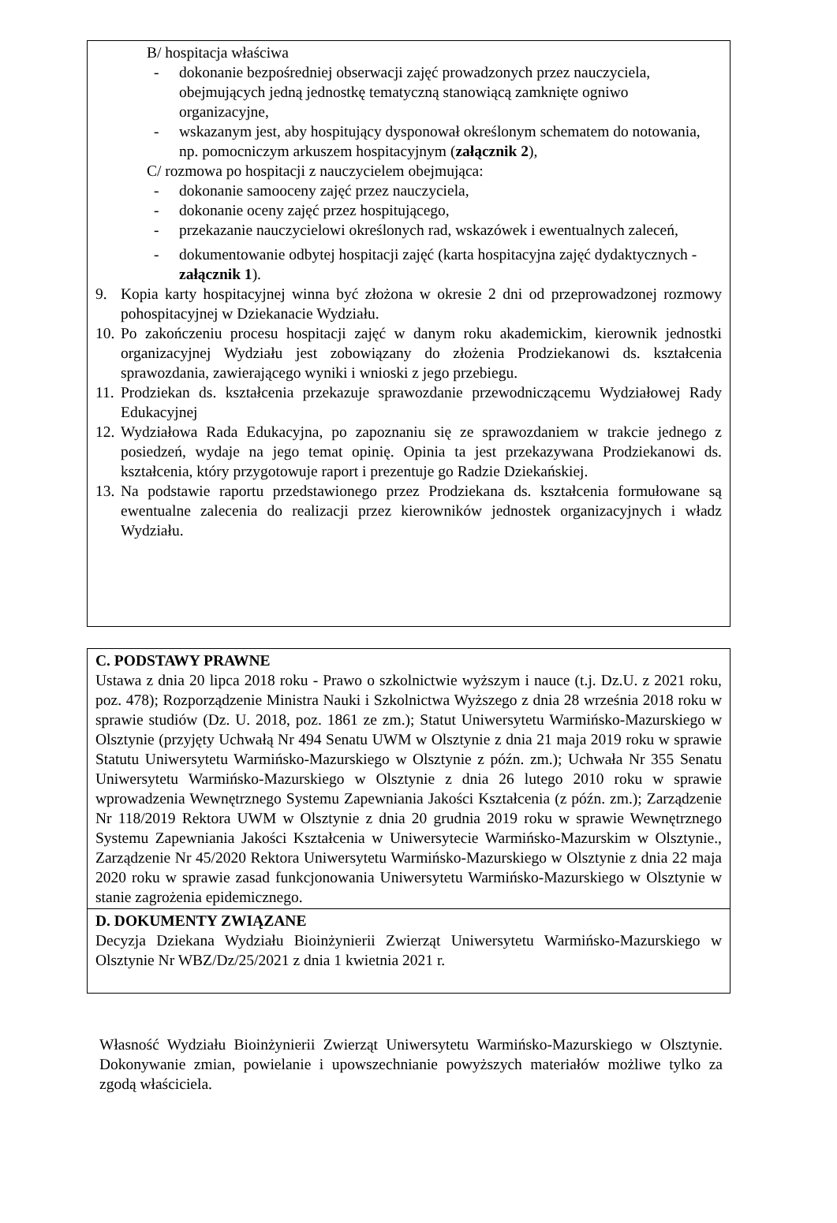B/ hospitacja właściwa
- dokonanie bezpośredniej obserwacji zajęć prowadzonych przez nauczyciela, obejmujących jedną jednostkę tematyczną stanowiącą zamknięte ogniwo organizacyjne,
- wskazanym jest, aby hospitujący dysponował określonym schematem do notowania, np. pomocniczym arkuszem hospitacyjnym (załącznik 2),
C/ rozmowa po hospitacji z nauczycielem obejmująca:
- dokonanie samooceny zajęć przez nauczyciela,
- dokonanie oceny zajęć przez hospitującego,
- przekazanie nauczycielowi określonych rad, wskazówek i ewentualnych zaleceń,
- dokumentowanie odbytej hospitacji zajęć (karta hospitacyjna zajęć dydaktycznych - załącznik 1).
9. Kopia karty hospitacyjnej winna być złożona w okresie 2 dni od przeprowadzonej rozmowy pohospitacyjnej w Dziekanacie Wydziału.
10. Po zakończeniu procesu hospitacji zajęć w danym roku akademickim, kierownik jednostki organizacyjnej Wydziału jest zobowiązany do złożenia Prodziekanowi ds. kształcenia sprawozdania, zawierającego wyniki i wnioski z jego przebiegu.
11. Prodziekan ds. kształcenia przekazuje sprawozdanie przewodniczącemu Wydziałowej Rady Edukacyjnej
12. Wydziałowa Rada Edukacyjna, po zapoznaniu się ze sprawozdaniem w trakcie jednego z posiedzeń, wydaje na jego temat opinię. Opinia ta jest przekazywana Prodziekanowi ds. kształcenia, który przygotowuje raport i prezentuje go Radzie Dziekańskiej.
13. Na podstawie raportu przedstawionego przez Prodziekana ds. kształcenia formułowane są ewentualne zalecenia do realizacji przez kierowników jednostek organizacyjnych i władz Wydziału.
C. PODSTAWY PRAWNE
Ustawa z dnia 20 lipca 2018 roku - Prawo o szkolnictwie wyższym i nauce (t.j. Dz.U. z 2021 roku, poz. 478); Rozporządzenie Ministra Nauki i Szkolnictwa Wyższego z dnia 28 września 2018 roku w sprawie studiów (Dz. U. 2018, poz. 1861 ze zm.); Statut Uniwersytetu Warmińsko-Mazurskiego w Olsztynie (przyjęty Uchwałą Nr 494 Senatu UWM w Olsztynie z dnia 21 maja 2019 roku w sprawie Statutu Uniwersytetu Warmińsko-Mazurskiego w Olsztynie z późn. zm.); Uchwała Nr 355 Senatu Uniwersytetu Warmińsko-Mazurskiego w Olsztynie z dnia 26 lutego 2010 roku w sprawie wprowadzenia Wewnętrznego Systemu Zapewniania Jakości Kształcenia (z późn. zm.); Zarządzenie Nr 118/2019 Rektora UWM w Olsztynie z dnia 20 grudnia 2019 roku w sprawie Wewnętrznego Systemu Zapewniania Jakości Kształcenia w Uniwersytecie Warmińsko-Mazurskim w Olsztynie., Zarządzenie Nr 45/2020 Rektora Uniwersytetu Warmińsko-Mazurskiego w Olsztynie z dnia 22 maja 2020 roku w sprawie zasad funkcjonowania Uniwersytetu Warmińsko-Mazurskiego w Olsztynie w stanie zagrożenia epidemicznego.
D. DOKUMENTY ZWIĄZANE
Decyzja Dziekana Wydziału Bioinżynierii Zwierząt Uniwersytetu Warmińsko-Mazurskiego w Olsztynie Nr WBZ/Dz/25/2021 z dnia 1 kwietnia 2021 r.
Własność Wydziału Bioinżynierii Zwierząt Uniwersytetu Warmińsko-Mazurskiego w Olsztynie. Dokonywanie zmian, powielanie i upowszechnianie powyższych materiałów możliwe tylko za zgodą właściciela.